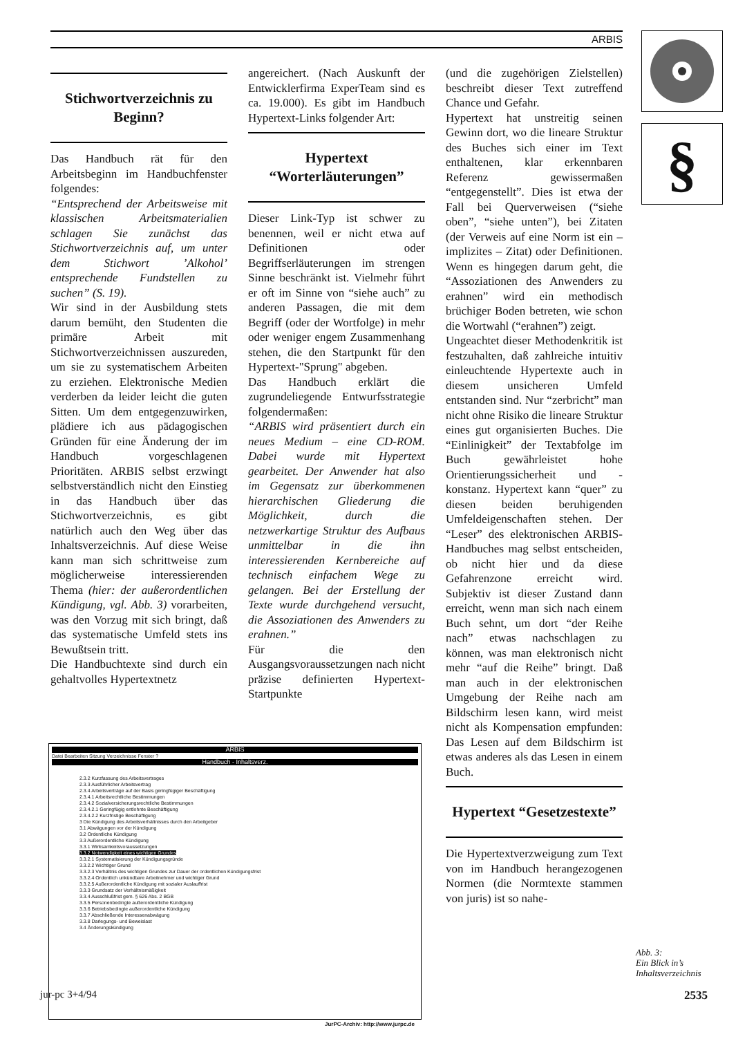ARBIS
§
Stichwortverzeichnis zu Beginn?
Das Handbuch rät für den Arbeitsbeginn im Handbuchfenster folgendes:
“Entsprechend der Arbeitsweise mit klassischen Arbeitsmaterialien schlagen Sie zunächst das Stichwortverzeichnis auf, um unter dem Stichwort ’Alkohol’ entsprechende Fundstellen zu suchen” (S. 19).
Wir sind in der Ausbildung stets darum bemüht, den Studenten die primäre Arbeit mit Stichwortverzeichnissen auszureden, um sie zu systematischem Arbeiten zu erziehen. Elektronische Medien verderben da leider leicht die guten Sitten. Um dem entgegenzuwirken, plädiere ich aus pädagogischen Gründen für eine Änderung der im Handbuch vorgeschlagenen Prioritäten. ARBIS selbst erzwingt selbstverständlich nicht den Einstieg in das Handbuch über das Stichwortverzeichnis, es gibt natürlich auch den Weg über das Inhaltsverzeichnis. Auf diese Weise kann man sich schrittweise zum möglicherweise interessierenden Thema (hier: der außerordentlichen Kündigung, vgl. Abb. 3) vorarbeiten, was den Vorzug mit sich bringt, daß das systematische Umfeld stets ins Bewußtsein tritt.
Die Handbuchtexte sind durch ein gehaltvolles Hypertextnetz
angereichert. (Nach Auskunft der Entwicklerfirma ExperTeam sind es ca. 19.000). Es gibt im Handbuch Hypertext-Links folgender Art:
Hypertext “Worterläuterungen”
Dieser Link-Typ ist schwer zu benennen, weil er nicht etwa auf Definitionen oder Begriffserläuterungen im strengen Sinne beschränkt ist. Vielmehr führt er oft im Sinne von “siehe auch” zu anderen Passagen, die mit dem Begriff (oder der Wortfolge) in mehr oder weniger engem Zusammenhang stehen, die den Startpunkt für den Hypertext-"Sprung" abgeben.
Das Handbuch erklärt die zugrundeliegende Entwurfsstrategie folgendermaßen:
“ARBIS wird präsentiert durch ein neues Medium – eine CD-ROM. Dabei wurde mit Hypertext gearbeitet. Der Anwender hat also im Gegensatz zur überkommenen hierarchischen Gliederung die Möglichkeit, durch die netzwerkartige Struktur des Aufbaus unmittelbar in die ihn interessierenden Kernbereiche auf technisch einfachem Wege zu gelangen. Bei der Erstellung der Texte wurde durchgehend versucht, die Assoziationen des Anwenders zu erahnen.”
Für die den Ausgangsvoraussetzungen nach nicht präzise definierten Hypertext-Startpunkte
(und die zugehörigen Zielstellen) beschreibt dieser Text zutreffend Chance und Gefahr.
Hypertext hat unstreitig seinen Gewinn dort, wo die lineare Struktur des Buches sich einer im Text enthaltenen, klar erkennbaren Referenz gewissermaßen “entgegenstellt”. Dies ist etwa der Fall bei Querverweisen (“siehe oben”, “siehe unten”), bei Zitaten (der Verweis auf eine Norm ist ein – implizites – Zitat) oder Definitionen. Wenn es hingegen darum geht, die “Assoziationen des Anwenders zu erahnen” wird ein methodisch brüchiger Boden betreten, wie schon die Wortwahl (“erahnen”) zeigt.
Ungeachtet dieser Methodenkritik ist festzuhalten, daß zahlreiche intuitiv einleuchtende Hypertexte auch in diesem unsicheren Umfeld entstanden sind. Nur “zerbricht” man nicht ohne Risiko die lineare Struktur eines gut organisierten Buches. Die “Einlinigkeit” der Textabfolge im Buch gewährleistet hohe Orientierungssicherheit und -konstanz. Hypertext kann “quer” zu diesen beiden beruhigenden Umfeldeigenschaften stehen. Der “Leser” des elektronischen ARBIS-Handbuches mag selbst entscheiden, ob nicht hier und da diese Gefahrenzone erreicht wird. Subjektiv ist dieser Zustand dann erreicht, wenn man sich nach einem Buch sehnt, um dort “der Reihe nach” etwas nachschlagen zu können, was man elektronisch nicht mehr “auf die Reihe” bringt. Daß man auch in der elektronischen Umgebung der Reihe nach am Bildschirm lesen kann, wird meist nicht als Kompensation empfunden: Das Lesen auf dem Bildschirm ist etwas anderes als das Lesen in einem Buch.
Hypertext “Gesetzestexte”
Die Hypertextverzweigung zum Text von im Handbuch herangezogenen Normen (die Normtexte stammen von juris) ist so nahe-
ARBIS
Datei Bearbeiten Sitzung Verzeichnisse Fenster ?
Handbuch - Inhaltsverz.
2.3.2 Kurzfassung des Arbeitsvertrages
2.3.3 Ausführlicher Arbeitsvertrag
2.3.4 Arbeitsverträge auf der Basis geringfügiger Beschäftigung
2.3.4.1 Arbeitsrechtliche Bestimmungen
2.3.4.2 Sozialversicherungsrechtliche Bestimmungen
2.3.4.2.1 Geringfügig entlohnte Beschäftigung
2.3.4.2.2 Kurzfristige Beschäftigung
3 Die Kündigung des Arbeitsverhältnisses durch den Arbeitgeber
3.1 Abwägungen vor der Kündigung
3.2 Ordentliche Kündigung
3.3 Außerordentliche Kündigung
3.3.1 Wirksamkeitsvoraussetzungen
3.3.2 Notwendigkeit eines wichtigen Grundes
3.3.2.1 Systematisierung der Kündigungsgründe
3.3.2.2 Wichtiger Grund
3.3.2.3 Verhältnis des wichtigen Grundes zur Dauer der ordentlichen Kündigungsfrist
3.3.2.4 Ordentlich unkündbare Arbeitnehmer und wichtiger Grund
3.3.2.5 Außerordentliche Kündigung mit sozialer Auslauffrist
3.3.3 Grundsatz der Verhältnismäßigkeit
3.3.4 Ausschlußfrist gem. § 626 Abs. 2 BGB
3.3.5 Personenbedingte außerordentliche Kündigung
3.3.6 Betriebsbedingte außerordentliche Kündigung
3.3.7 Abschließende Interessenabwägung
3.3.8 Darlegungs- und Beweislast
3.4 Änderungskündigung
Abb. 3:
Ein Blick in’s
Inhaltsverzeichnis
jur-pc 3+4/94 2535
JurPC-Archiv: http://www.jurpc.de